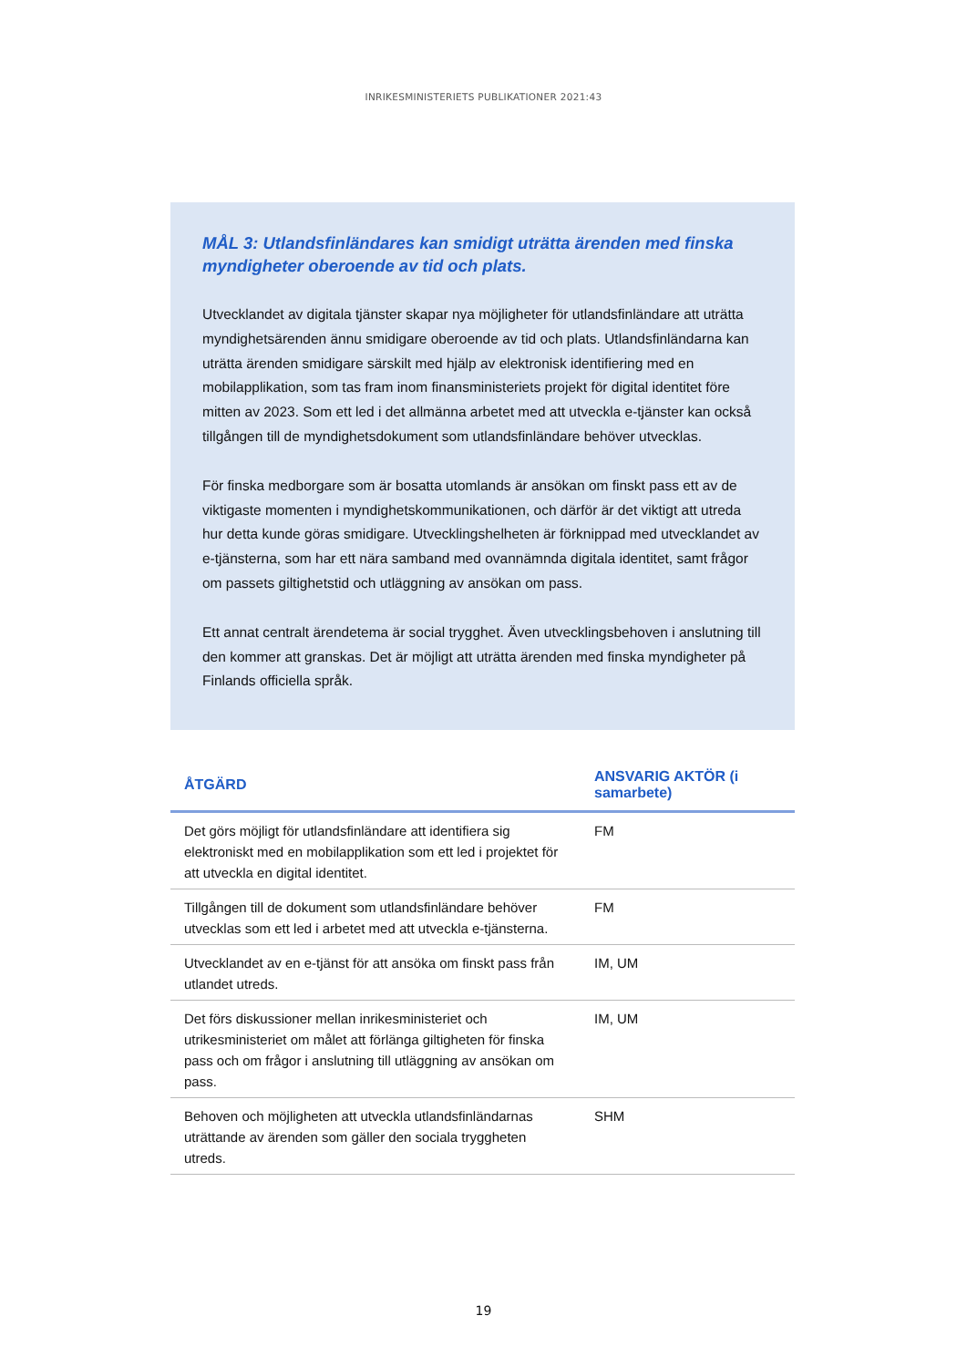INRIKESMINISTERIETS PUBLIKATIONER 2021:43
MÅL 3: Utlandsfinländares kan smidigt uträtta ärenden med finska myndigheter oberoende av tid och plats.
Utvecklandet av digitala tjänster skapar nya möjligheter för utlandsfinländare att uträtta myndighetsärenden ännu smidigare oberoende av tid och plats. Utlandsfinländarna kan uträtta ärenden smidigare särskilt med hjälp av elektronisk identifiering med en mobilapplikation, som tas fram inom finansministeriets projekt för digital identitet före mitten av 2023. Som ett led i det allmänna arbetet med att utveckla e-tjänster kan också tillgången till de myndighetsdokument som utlandsfinländare behöver utvecklas.
För finska medborgare som är bosatta utomlands är ansökan om finskt pass ett av de viktigaste momenten i myndighetskommunikationen, och därför är det viktigt att utreda hur detta kunde göras smidigare. Utvecklingshelheten är förknippad med utvecklandet av e-tjänsterna, som har ett nära samband med ovannämnda digitala identitet, samt frågor om passets giltighetstid och utläggning av ansökan om pass.
Ett annat centralt ärendetema är social trygghet. Även utvecklingsbehoven i anslutning till den kommer att granskas. Det är möjligt att uträtta ärenden med finska myndigheter på Finlands officiella språk.
| ÅTGÄRD | ANSVARIG AKTÖR (i samarbete) |
| --- | --- |
| Det görs möjligt för utlandsfinländare att identifiera sig elektroniskt med en mobilapplikation som ett led i projektet för att utveckla en digital identitet. | FM |
| Tillgången till de dokument som utlandsfinländare behöver utvecklas som ett led i arbetet med att utveckla e-tjänsterna. | FM |
| Utvecklandet av en e-tjänst för att ansöka om finskt pass från utlandet utreds. | IM, UM |
| Det förs diskussioner mellan inrikesministeriet och utrikesministeriet om målet att förlänga giltigheten för finska pass och om frågor i anslutning till utläggning av ansökan om pass. | IM, UM |
| Behoven och möjligheten att utveckla utlandsfinländarnas uträttande av ärenden som gäller den sociala tryggheten utreds. | SHM |
19